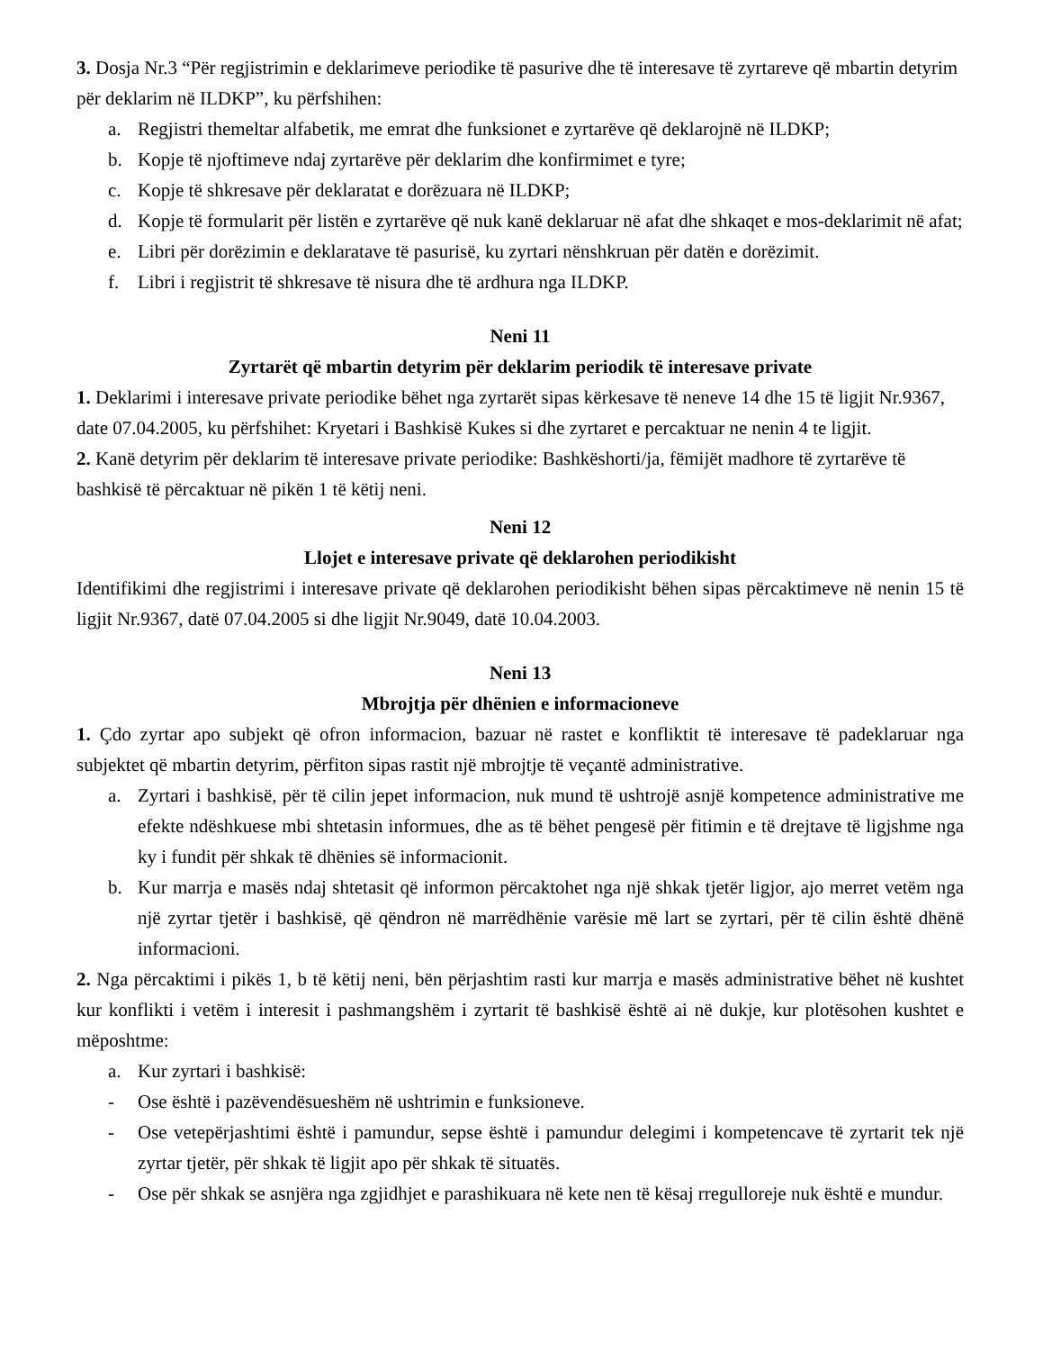3. Dosja Nr.3 “Për regjistrimin e deklarimeve periodike të pasurive dhe të interesave të zyrtareve që mbartin detyrim për deklarim në ILDKP”, ku përfshihen:
a. Regjistri themeltar alfabetik, me emrat dhe funksionet e zyrtarëve që deklarojnë në ILDKP;
b. Kopje të njoftimeve ndaj zyrtarëve për deklarim dhe konfirmimet e tyre;
c. Kopje të shkresave për deklaratat e dorëzuara në ILDKP;
d. Kopje të formularit për listën e zyrtarëve që nuk kanë deklaruar në afat dhe shkaqet e mos-deklarimit në afat;
e. Libri për dorëzimin e deklaratave të pasurisë, ku zyrtari nënshkruan për datën e dorëzimit.
f. Libri i regjistrit të shkresave të nisura dhe të ardhura nga ILDKP.
Neni 11
Zyrtarët që mbartin detyrim për deklarim periodik të interesave private
1. Deklarimi i interesave private periodike bëhet nga zyrtarët sipas kërkesave të neneve 14 dhe 15 të ligjit Nr.9367, date 07.04.2005, ku përfshihet: Kryetari i Bashkisë Kukes si dhe zyrtaret e percaktuar ne nenin 4 te ligjit.
2. Kanë detyrim për deklarim të interesave private periodike: Bashkëshorti/ja, fëmijët madhore të zyrtarëve të bashkisë të përcaktuar në pikën 1 të këtij neni.
Neni 12
Llojet e interesave private që deklarohen periodikisht
Identifikimi dhe regjistrimi i interesave private që deklarohen periodikisht bëhen sipas përcaktimeve në nenin 15 të ligjit Nr.9367, datë 07.04.2005 si dhe ligjit Nr.9049, datë 10.04.2003.
Neni 13
Mbrojtja për dhënien e informacioneve
1. Çdo zyrtar apo subjekt që ofron informacion, bazuar në rastet e konfliktit të interesave të padeklaruar nga subjektet që mbartin detyrim, përfiton sipas rastit një mbrojtje të veçantë administrative.
a. Zyrtari i bashkisë, për të cilin jepet informacion, nuk mund të ushtrojë asnjë kompetence administrative me efekte ndëshkuese mbi shtetasin informues, dhe as të bëhet pengesë për fitimin e të drejtave të ligjshme nga ky i fundit për shkak të dhënies së informacionit.
b. Kur marrja e masës ndaj shtetasit që informon përcaktohet nga një shkak tjetër ligjor, ajo merret vetëm nga një zyrtar tjetër i bashkisë, që qëndron në marrëdhënie varësie më lart se zyrtari, për të cilin është dhënë informacioni.
2. Nga përcaktimi i pikës 1, b të këtij neni, bën përjashtim rasti kur marrja e masës administrative bëhet në kushtet kur konflikti i vetëm i interesit i pashmangshëm i zyrtarit të bashkisë është ai në dukje, kur plotësohen kushtet e mëposhtme:
a. Kur zyrtari i bashkisë:
- Ose është i pazëvendësueshëm në ushtrimin e funksioneve.
- Ose vetepërjashtimi është i pamundur, sepse është i pamundur delegimi i kompetencave të zyrtarit tek një zyrtar tjetër, për shkak të ligjit apo për shkak të situatës.
- Ose për shkak se asnjëra nga zgjidhjet e parashikuara në kete nen të kësaj rregulloreje nuk është e mundur.